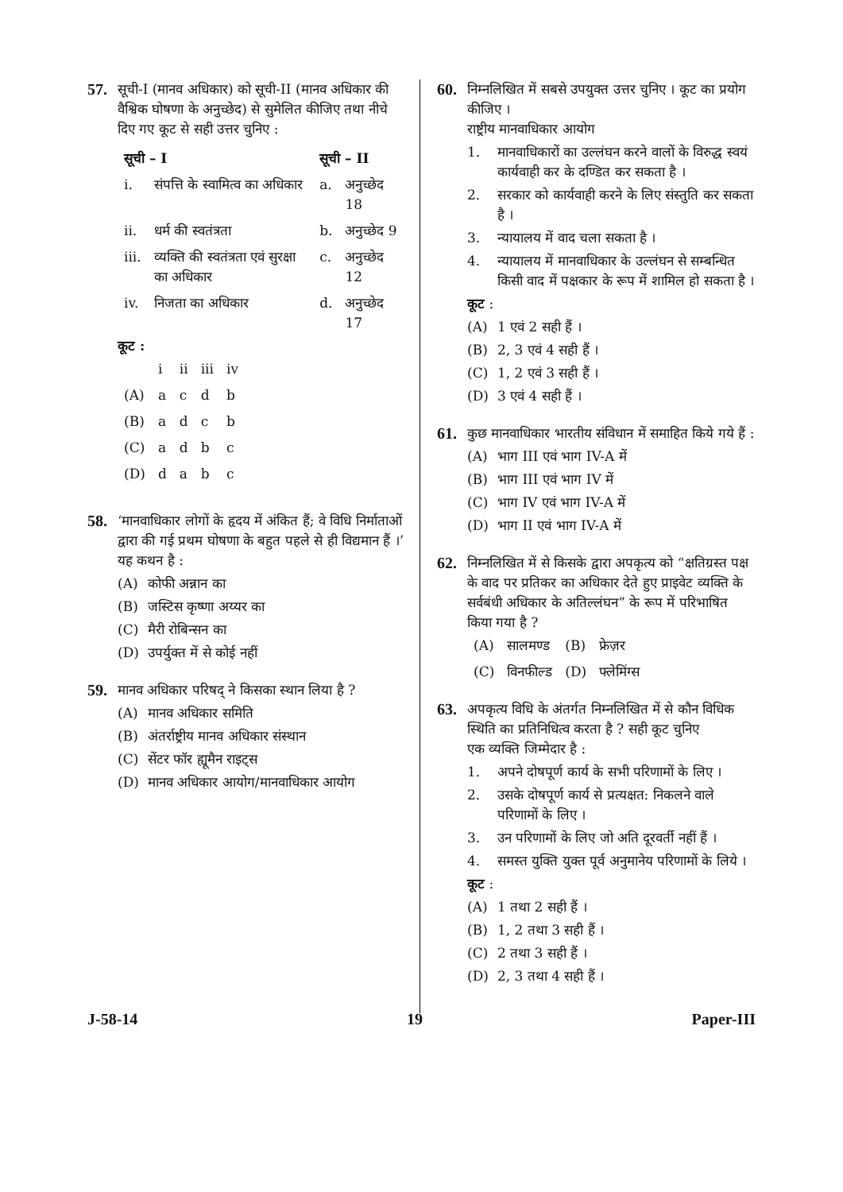57.
सूची-I (मानव अधिकार) को सूची-II (मानव अधिकार की वैश्विक घोषणा के अनुच्छेद) से सुमेलित कीजिए तथा नीचे दिए गए कूट से सही उत्तर चुनिए :
| सूची – I | | सूची – II | |
| --- | --- | --- | --- |
| i. | संपत्ति के स्वामित्व का अधिकार | a. | अनुच्छेद 18 |
| ii. | धर्म की स्वतंत्रता | b. | अनुच्छेद 9 |
| iii. | व्यक्ति की स्वतंत्रता एवं सुरक्षा का अधिकार | c. | अनुच्छेद 12 |
| iv. | निजता का अधिकार | d. | अनुच्छेद 17 |
कूट :
| | i | ii | iii | iv |
| (A) | a | c | d | b |
| (B) | a | d | c | b |
| (C) | a | d | b | c |
| (D) | d | a | b | c |
58.
‘मानवाधिकार लोगों के हृदय में अंकित हैं; वे विधि निर्माताओं द्वारा की गई प्रथम घोषणा के बहुत पहले से ही विद्यमान हैं ।’ यह कथन है :
(A) कोफी अन्नान का
(B) जस्टिस कृष्णा अय्यर का
(C) मैरी रोबिन्सन का
(D) उपर्युक्त में से कोई नहीं
59.
मानव अधिकार परिषद् ने किसका स्थान लिया है ?
(A) मानव अधिकार समिति
(B) अंतर्राष्ट्रीय मानव अधिकार संस्थान
(C) सेंटर फॉर ह्यूमैन राइट्स
(D) मानव अधिकार आयोग/मानवाधिकार आयोग
60.
निम्नलिखित में सबसे उपयुक्त उत्तर चुनिए । कूट का प्रयोग कीजिए ।
राष्ट्रीय मानवाधिकार आयोग
1. मानवाधिकारों का उल्लंघन करने वालों के विरुद्ध स्वयं कार्यवाही कर के दण्डित कर सकता है ।
2. सरकार को कार्यवाही करने के लिए संस्तुति कर सकता है ।
3. न्यायालय में वाद चला सकता है ।
4. न्यायालय में मानवाधिकार के उल्लंघन से सम्बन्धित किसी वाद में पक्षकार के रूप में शामिल हो सकता है ।
कूट :
(A) 1 एवं 2 सही हैं ।
(B) 2, 3 एवं 4 सही हैं ।
(C) 1, 2 एवं 3 सही हैं ।
(D) 3 एवं 4 सही हैं ।
61.
कुछ मानवाधिकार भारतीय संविधान में समाहित किये गये हैं :
(A) भाग III एवं भाग IV-A में
(B) भाग III एवं भाग IV में
(C) भाग IV एवं भाग IV-A में
(D) भाग II एवं भाग IV-A में
62.
निम्नलिखित में से किसके द्वारा अपकृत्य को “क्षतिग्रस्त पक्ष के वाद पर प्रतिकर का अधिकार देते हुए प्राइवेट व्यक्ति के सर्वबंधी अधिकार के अतिल्लंघन” के रूप में परिभाषित किया गया है ?
| (A) | सालमण्ड | (B) | फ्रेज़र |
| (C) | विनफील्ड | (D) | फ्लेमिंग्स |
63.
अपकृत्य विधि के अंतर्गत निम्नलिखित में से कौन विधिक स्थिति का प्रतिनिधित्व करता है ? सही कूट चुनिए
एक व्यक्ति जिम्मेदार है :
1. अपने दोषपूर्ण कार्य के सभी परिणामों के लिए ।
2. उसके दोषपूर्ण कार्य से प्रत्यक्षत: निकलने वाले परिणामों के लिए ।
3. उन परिणामों के लिए जो अति दूरवर्ती नहीं हैं ।
4. समस्त युक्ति युक्त पूर्व अनुमानेय परिणामों के लिये ।
कूट :
(A) 1 तथा 2 सही हैं ।
(B) 1, 2 तथा 3 सही हैं ।
(C) 2 तथा 3 सही हैं ।
(D) 2, 3 तथा 4 सही हैं ।
J-58-14 19 Paper-III